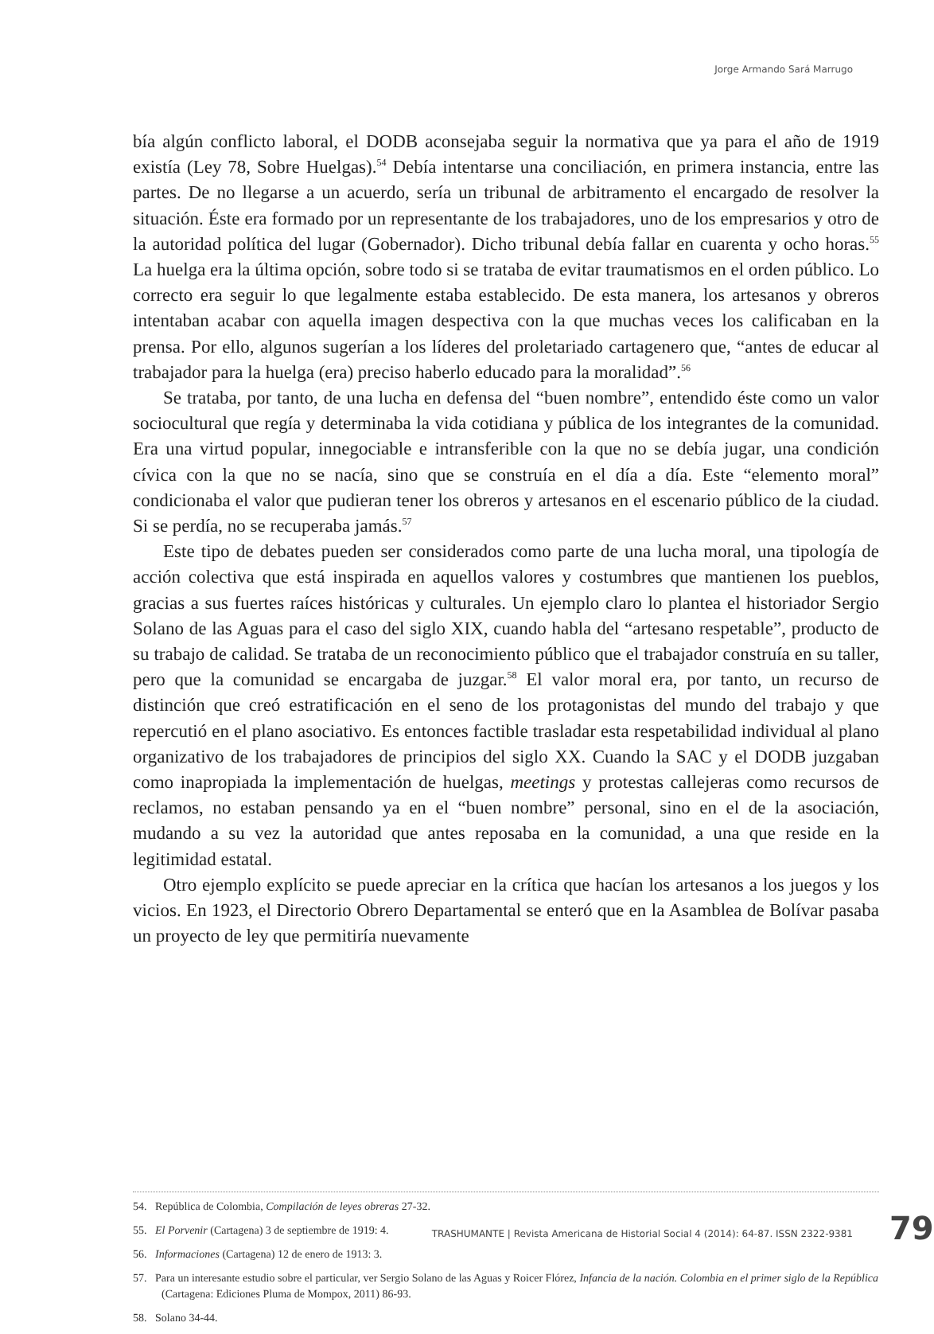Jorge Armando Sará Marrugo
bía algún conflicto laboral, el DODB aconsejaba seguir la normativa que ya para el año de 1919 existía (Ley 78, Sobre Huelgas).<sup>54</sup> Debía intentarse una conciliación, en primera instancia, entre las partes. De no llegarse a un acuerdo, sería un tribunal de arbitramento el encargado de resolver la situación. Éste era formado por un representante de los trabajadores, uno de los empresarios y otro de la autoridad política del lugar (Gobernador). Dicho tribunal debía fallar en cuarenta y ocho horas.<sup>55</sup> La huelga era la última opción, sobre todo si se trataba de evitar traumatismos en el orden público. Lo correcto era seguir lo que legalmente estaba establecido. De esta manera, los artesanos y obreros intentaban acabar con aquella imagen despectiva con la que muchas veces los calificaban en la prensa. Por ello, algunos sugerían a los líderes del proletariado cartagenero que, “antes de educar al trabajador para la huelga (era) preciso haberlo educado para la moralidad”.<sup>56</sup>
Se trataba, por tanto, de una lucha en defensa del “buen nombre”, entendido éste como un valor sociocultural que regía y determinaba la vida cotidiana y pública de los integrantes de la comunidad. Era una virtud popular, innegociable e intransferible con la que no se debía jugar, una condición cívica con la que no se nacía, sino que se construía en el día a día. Este “elemento moral” condicionaba el valor que pudieran tener los obreros y artesanos en el escenario público de la ciudad. Si se perdía, no se recuperaba jamás.<sup>57</sup>
Este tipo de debates pueden ser considerados como parte de una lucha moral, una tipología de acción colectiva que está inspirada en aquellos valores y costumbres que mantienen los pueblos, gracias a sus fuertes raíces históricas y culturales. Un ejemplo claro lo plantea el historiador Sergio Solano de las Aguas para el caso del siglo XIX, cuando habla del “artesano respetable”, producto de su trabajo de calidad. Se trataba de un reconocimiento público que el trabajador construía en su taller, pero que la comunidad se encargaba de juzgar.<sup>58</sup> El valor moral era, por tanto, un recurso de distinción que creó estratificación en el seno de los protagonistas del mundo del trabajo y que repercutió en el plano asociativo. Es entonces factible trasladar esta respetabilidad individual al plano organizativo de los trabajadores de principios del siglo XX. Cuando la SAC y el DODB juzgaban como inapropiada la implementación de huelgas, meetings y protestas callejeras como recursos de reclamos, no estaban pensando ya en el “buen nombre” personal, sino en el de la asociación, mudando a su vez la autoridad que antes reposaba en la comunidad, a una que reside en la legitimidad estatal.
Otro ejemplo explícito se puede apreciar en la crítica que hacían los artesanos a los juegos y los vicios. En 1923, el Directorio Obrero Departamental se enteró que en la Asamblea de Bolívar pasaba un proyecto de ley que permitiría nuevamente
54. República de Colombia, Compilación de leyes obreras 27-32.
55. El Porvenir (Cartagena) 3 de septiembre de 1919: 4.
56. Informaciones (Cartagena) 12 de enero de 1913: 3.
57. Para un interesante estudio sobre el particular, ver Sergio Solano de las Aguas y Roicer Flórez, Infancia de la nación. Colombia en el primer siglo de la República (Cartagena: Ediciones Pluma de Mompox, 2011) 86-93.
58. Solano 34-44.
TRASHUMANTE | Revista Americana de Historial Social 4 (2014): 64-87. ISSN 2322-9381 79